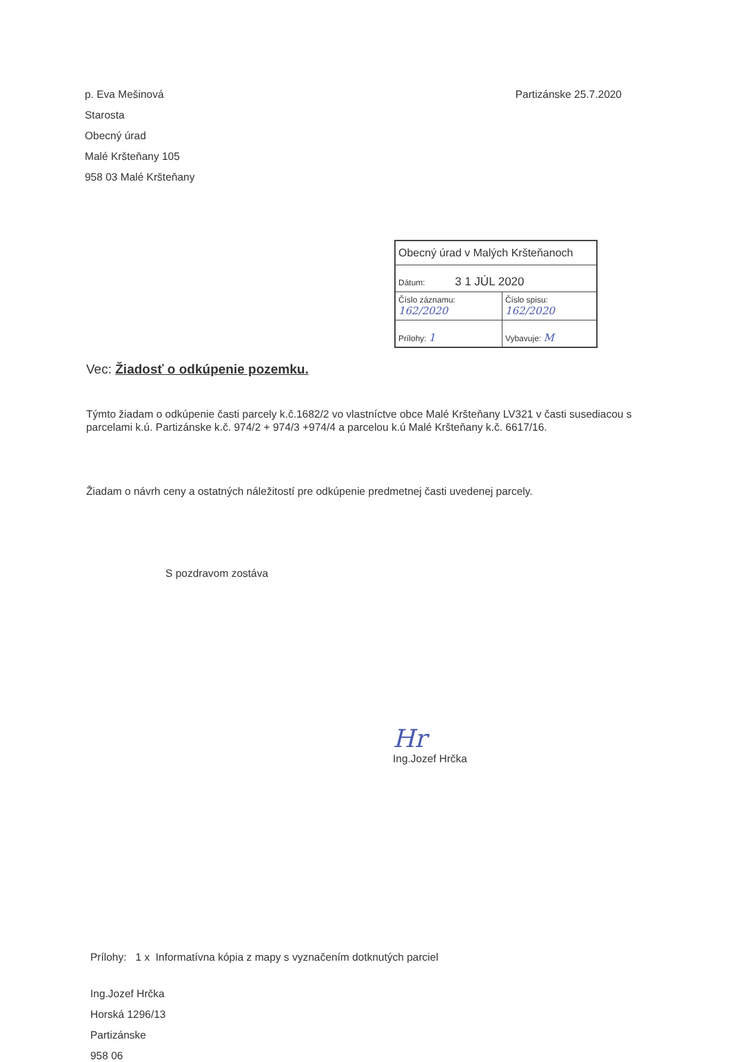p. Eva Mešinová
Starosta
Obecný úrad
Malé Kršteňany 105
958 03 Malé Kršteňany
Partizánske 25.7.2020
| Obecný úrad v Malých Kršteňanoch | |
| Dátum: 3 1 JÚL 2020 | |
| Číslo záznamu: 162/2020 | Číslo spisu: 162/2020 |
| Prílohy: 1 | Vybavuje: M |
Vec: Žiadosť o odkúpenie pozemku.
Týmto žiadam o odkúpenie časti parcely k.č.1682/2 vo vlastníctve obce Malé Kršteňany LV321 v časti susediacou s parcelami k.ú. Partizánske k.č. 974/2 + 974/3 +974/4 a parcelou k.ú Malé Kršteňany k.č. 6617/16.
Žiadam o návrh ceny a ostatných náležitostí pre odkúpenie predmetnej časti uvedenej parcely.
S pozdravom zostáva
Hr
Ing.Jozef Hrčka
Prílohy: 1 x Informatívna kópia z mapy s vyznačením dotknutých parciel
Ing.Jozef Hrčka
Horská 1296/13
Partizánske
958 06